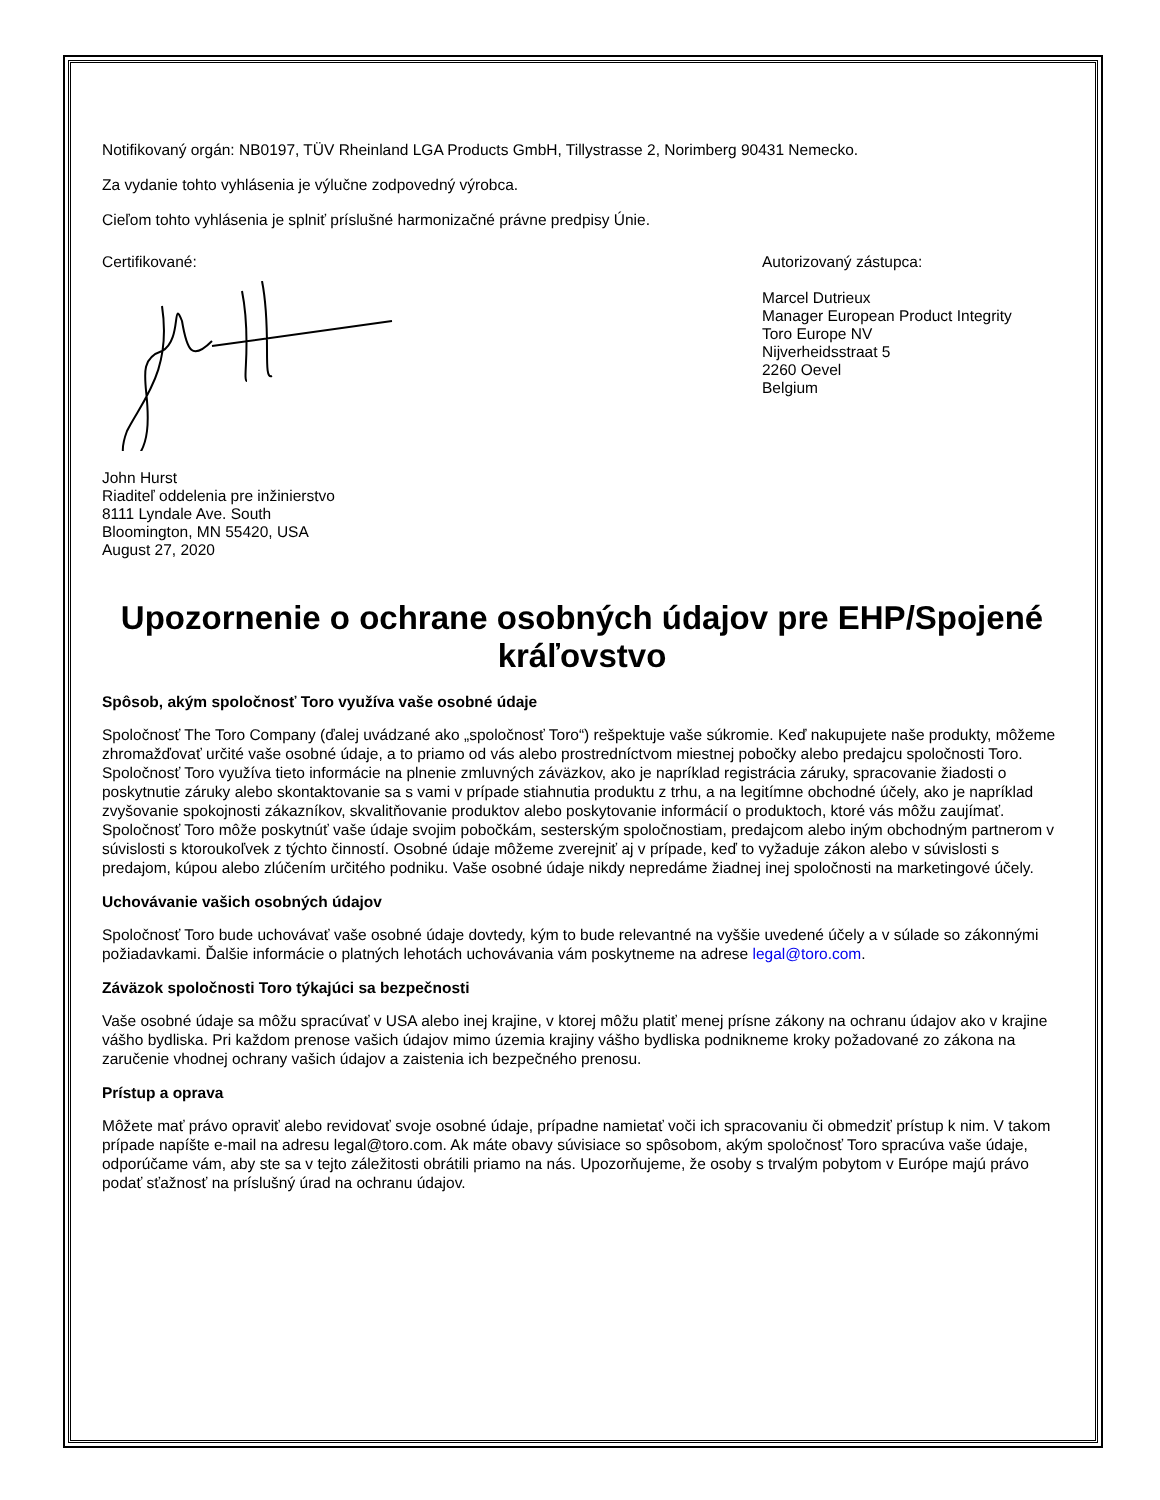Notifikovaný orgán: NB0197, TÜV Rheinland LGA Products GmbH, Tillystrasse 2, Norimberg 90431 Nemecko.
Za vydanie tohto vyhlásenia je výlučne zodpovedný výrobca.
Cieľom tohto vyhlásenia je splniť príslušné harmonizačné právne predpisy Únie.
Certifikované:
John Hurst
Riaditeľ oddelenia pre inžinierstvo
8111 Lyndale Ave. South
Bloomington, MN 55420, USA
August 27, 2020
Autorizovaný zástupca:
Marcel Dutrieux
Manager European Product Integrity
Toro Europe NV
Nijverheidsstraat 5
2260 Oevel
Belgium
Upozornenie o ochrane osobných údajov pre EHP/Spojené kráľovstvo
Spôsob, akým spoločnosť Toro využíva vaše osobné údaje
Spoločnosť The Toro Company (ďalej uvádzané ako „spoločnosť Toro“) rešpektuje vaše súkromie. Keď nakupujete naše produkty, môžeme zhromažďovať určité vaše osobné údaje, a to priamo od vás alebo prostredníctvom miestnej pobočky alebo predajcu spoločnosti Toro. Spoločnosť Toro využíva tieto informácie na plnenie zmluvných záväzkov, ako je napríklad registrácia záruky, spracovanie žiadosti o poskytnutie záruky alebo skontaktovanie sa s vami v prípade stiahnutia produktu z trhu, a na legitímne obchodné účely, ako je napríklad zvyšovanie spokojnosti zákazníkov, skvalitňovanie produktov alebo poskytovanie informácií o produktoch, ktoré vás môžu zaujímať. Spoločnosť Toro môže poskytnúť vaše údaje svojim pobočkám, sesterským spoločnostiam, predajcom alebo iným obchodným partnerom v súvislosti s ktoroukoľvek z týchto činností. Osobné údaje môžeme zverejniť aj v prípade, keď to vyžaduje zákon alebo v súvislosti s predajom, kúpou alebo zlúčením určitého podniku. Vaše osobné údaje nikdy nepredáme žiadnej inej spoločnosti na marketingové účely.
Uchovávanie vašich osobných údajov
Spoločnosť Toro bude uchovávať vaše osobné údaje dovtedy, kým to bude relevantné na vyššie uvedené účely a v súlade so zákonnými požiadavkami. Ďalšie informácie o platných lehotách uchovávania vám poskytneme na adrese legal@toro.com.
Záväzok spoločnosti Toro týkajúci sa bezpečnosti
Vaše osobné údaje sa môžu spracúvať v USA alebo inej krajine, v ktorej môžu platiť menej prísne zákony na ochranu údajov ako v krajine vášho bydliska. Pri každom prenose vašich údajov mimo územia krajiny vášho bydliska podnikneme kroky požadované zo zákona na zaručenie vhodnej ochrany vašich údajov a zaistenia ich bezpečného prenosu.
Prístup a oprava
Môžete mať právo opraviť alebo revidovať svoje osobné údaje, prípadne namietať voči ich spracovaniu či obmedziť prístup k nim. V takom prípade napíšte e-mail na adresu legal@toro.com. Ak máte obavy súvisiace so spôsobom, akým spoločnosť Toro spracúva vaše údaje, odporúčame vám, aby ste sa v tejto záležitosti obrátili priamo na nás. Upozorňujeme, že osoby s trvalým pobytom v Európe majú právo podať sťažnosť na príslušný úrad na ochranu údajov.